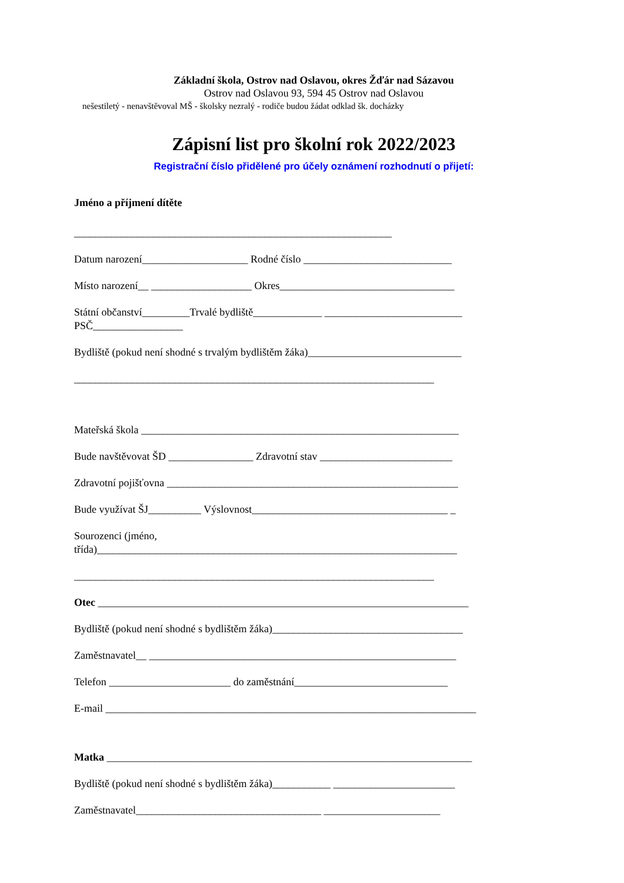Základní škola, Ostrov nad Oslavou, okres Žďár nad Sázavou
Ostrov nad Oslavou 93, 594 45 Ostrov nad Oslavou
nešestiletý - nenavštěvoval MŠ - školsky nezralý - rodiče budou žádat odklad šk. docházky
Zápisní list pro školní rok 2022/2023
Registrační číslo přidělené pro účely oznámení rozhodnutí o přijetí:
Jméno a příjmení dítěte
____________________________________________________________
Datum narození____________________ Rodné číslo ____________________________
Místo narození__ ___________________ Okres_________________________________
Státní občanství_________Trvalé bydliště_____________ __________________________
PSČ_________________
Bydliště (pokud není shodné s trvalým bydlištěm žáka)_____________________________
____________________________________________________________________
Mateřská škola ____________________________________________________________
Bude navštěvovat ŠD ________________ Zdravotní stav _________________________
Zdravotní pojišťovna _______________________________________________________
Bude využívat ŠJ__________ Výslovnost_____________________________________ _
Sourozenci (jméno,
třída)____________________________________________________________________
____________________________________________________________________
Otec ______________________________________________________________________
Bydliště (pokud není shodné s bydlištěm žáka)____________________________________
Zaměstnavatel__ __________________________________________________________
Telefon _______________________ do zaměstnání_____________________________
E-mail ______________________________________________________________________
Matka _____________________________________________________________________
Bydliště (pokud není shodné s bydlištěm žáka)___________ _______________________
Zaměstnavatel___________________________________ ______________________